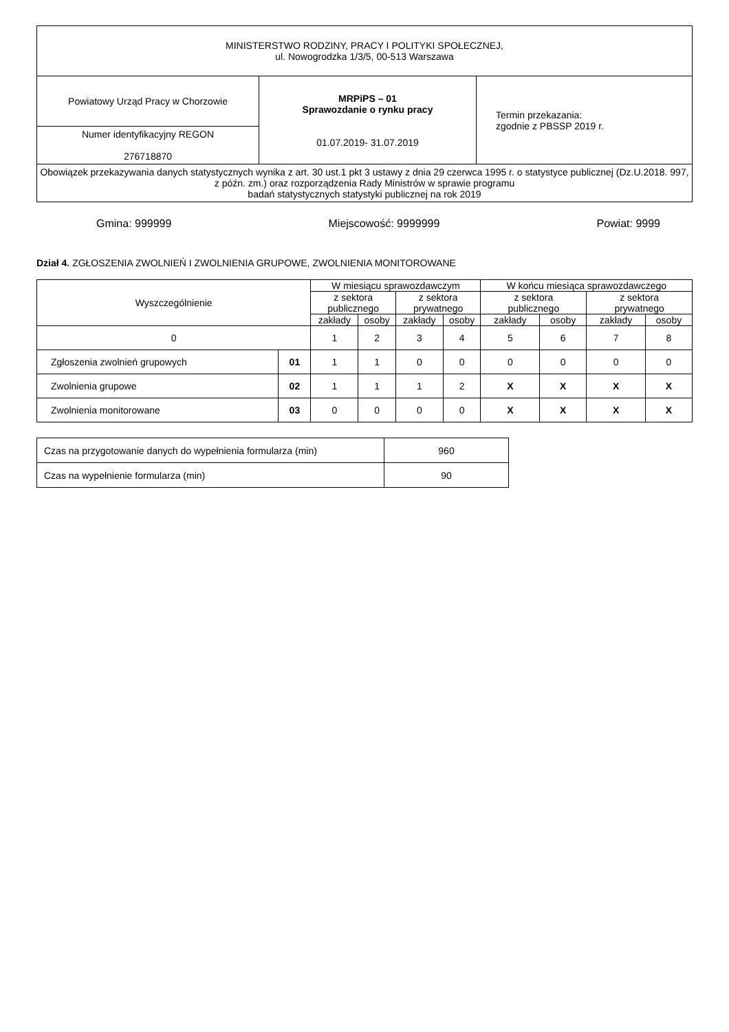| MINISTERSTWO RODZINY, PRACY I POLITYKI SPOŁECZNEJ, ul. Nowogrodzka 1/3/5, 00-513 Warszawa | | |
| Powiatowy Urząd Pracy w Chorzowie | MRPiPS – 01 Sprawozdanie o rynku pracy 01.07.2019- 31.07.2019 | Termin przekazania: zgodnie z PBSSP 2019 r. |
| Numer identyfikacyjny REGON 276718870 | | |
| Obowiązek przekazywania danych statystycznych wynika z art. 30 ust.1 pkt 3 ustawy z dnia 29 czerwca 1995 r. o statystyce publicznej (Dz.U.2018. 997, z późn. zm.) oraz rozporządzenia Rady Ministrów w sprawie programu badań statystycznych statystyki publicznej na rok 2019 | | |
Gmina: 999999 Miejscowość: 9999999 Powiat: 9999
Dział 4. ZGŁOSZENIA ZWOLNIEŃ I ZWOLNIENIA GRUPOWE, ZWOLNIENIA MONITOROWANE
| Wyszczególnienie | | W miesiącu sprawozdawczym | | | | W końcu miesiąca sprawozdawczego | | | |
| --- | --- | --- | --- | --- | --- | --- | --- | --- | --- |
| | | z sektora publicznego | | z sektora prywatnego | | z sektora publicznego | | z sektora prywatnego | |
| | | zakłady | osoby | zakłady | osoby | zakłady | osoby | zakłady | osoby |
| 0 | | 1 | 2 | 3 | 4 | 5 | 6 | 7 | 8 |
| Zgłoszenia zwolnień grupowych | 01 | 1 | 1 | 0 | 0 | 0 | 0 | 0 | 0 |
| Zwolnienia grupowe | 02 | 1 | 1 | 1 | 2 | X | X | X | X |
| Zwolnienia monitorowane | 03 | 0 | 0 | 0 | 0 | X | X | X | X |
| Czas na przygotowanie danych do wypełnienia formularza (min) | 960 |
| Czas na wypełnienie formularza (min) | 90 |